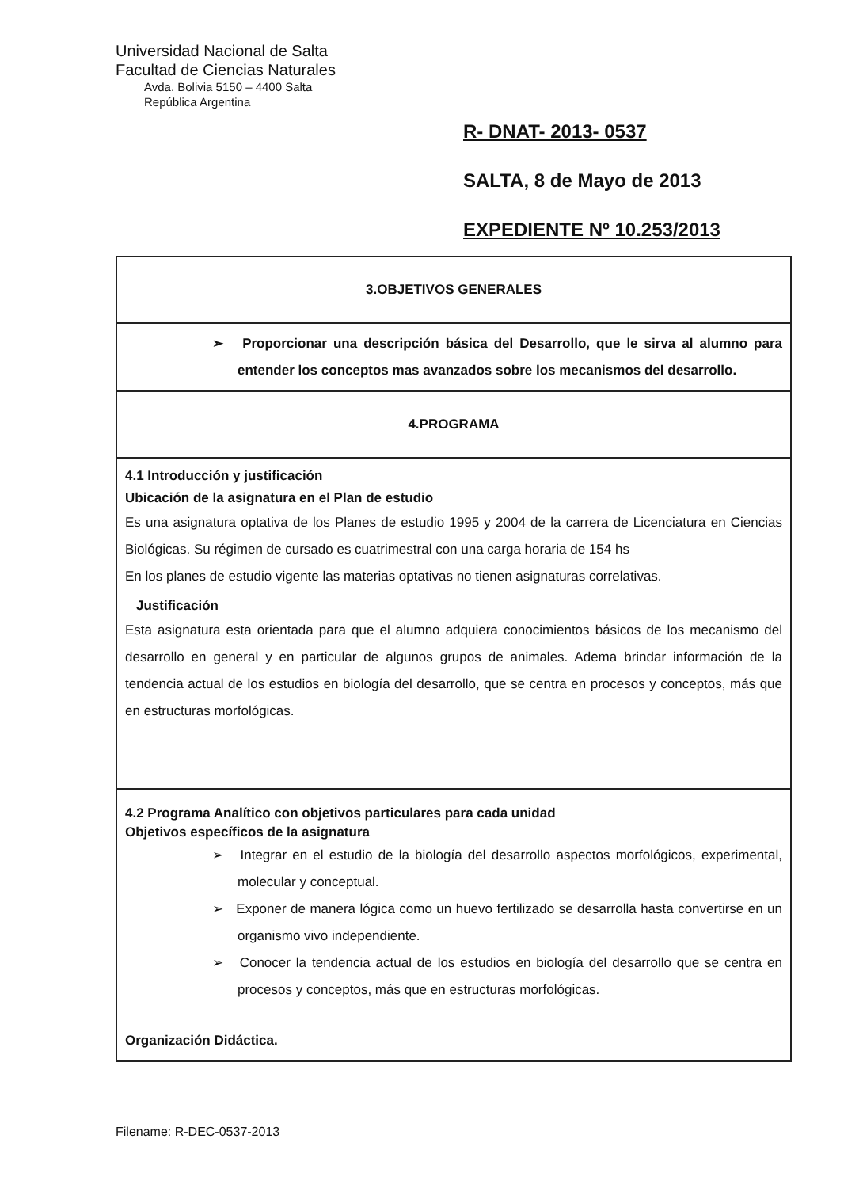Universidad Nacional de Salta
Facultad de Ciencias Naturales
Avda. Bolivia 5150 – 4400 Salta
República Argentina
R- DNAT- 2013- 0537
SALTA, 8 de Mayo de 2013
EXPEDIENTE Nº 10.253/2013
| 3.OBJETIVOS GENERALES |
| ➢ Proporcionar una descripción básica del Desarrollo, que le sirva al alumno para entender los conceptos mas avanzados sobre los mecanismos del desarrollo. |
| 4.PROGRAMA |
| 4.1 Introducción y justificación Ubicación de la asignatura en el Plan de estudio Es una asignatura optativa de los Planes de estudio 1995 y 2004 de la carrera de Licenciatura en Ciencias Biológicas. Su régimen de cursado es cuatrimestral con una carga horaria de 154 hs En los planes de estudio vigente las materias optativas no tienen asignaturas correlativas. Justificación Esta asignatura esta orientada para que el alumno adquiera conocimientos básicos de los mecanismo del desarrollo en general y en particular de algunos grupos de animales. Adema brindar información de la tendencia actual de los estudios en biología del desarrollo, que se centra en procesos y conceptos, más que en estructuras morfológicas. |
| 4.2 Programa Analítico con objetivos particulares para cada unidad Objetivos específicos de la asignatura ➢ Integrar en el estudio de la biología del desarrollo aspectos morfológicos, experimental, molecular y conceptual. ➢ Exponer de manera lógica como un huevo fertilizado se desarrolla hasta convertirse en un organismo vivo independiente. ➢ Conocer la tendencia actual de los estudios en biología del desarrollo que se centra en procesos y conceptos, más que en estructuras morfológicas. Organización Didáctica. |
Filename: R-DEC-0537-2013